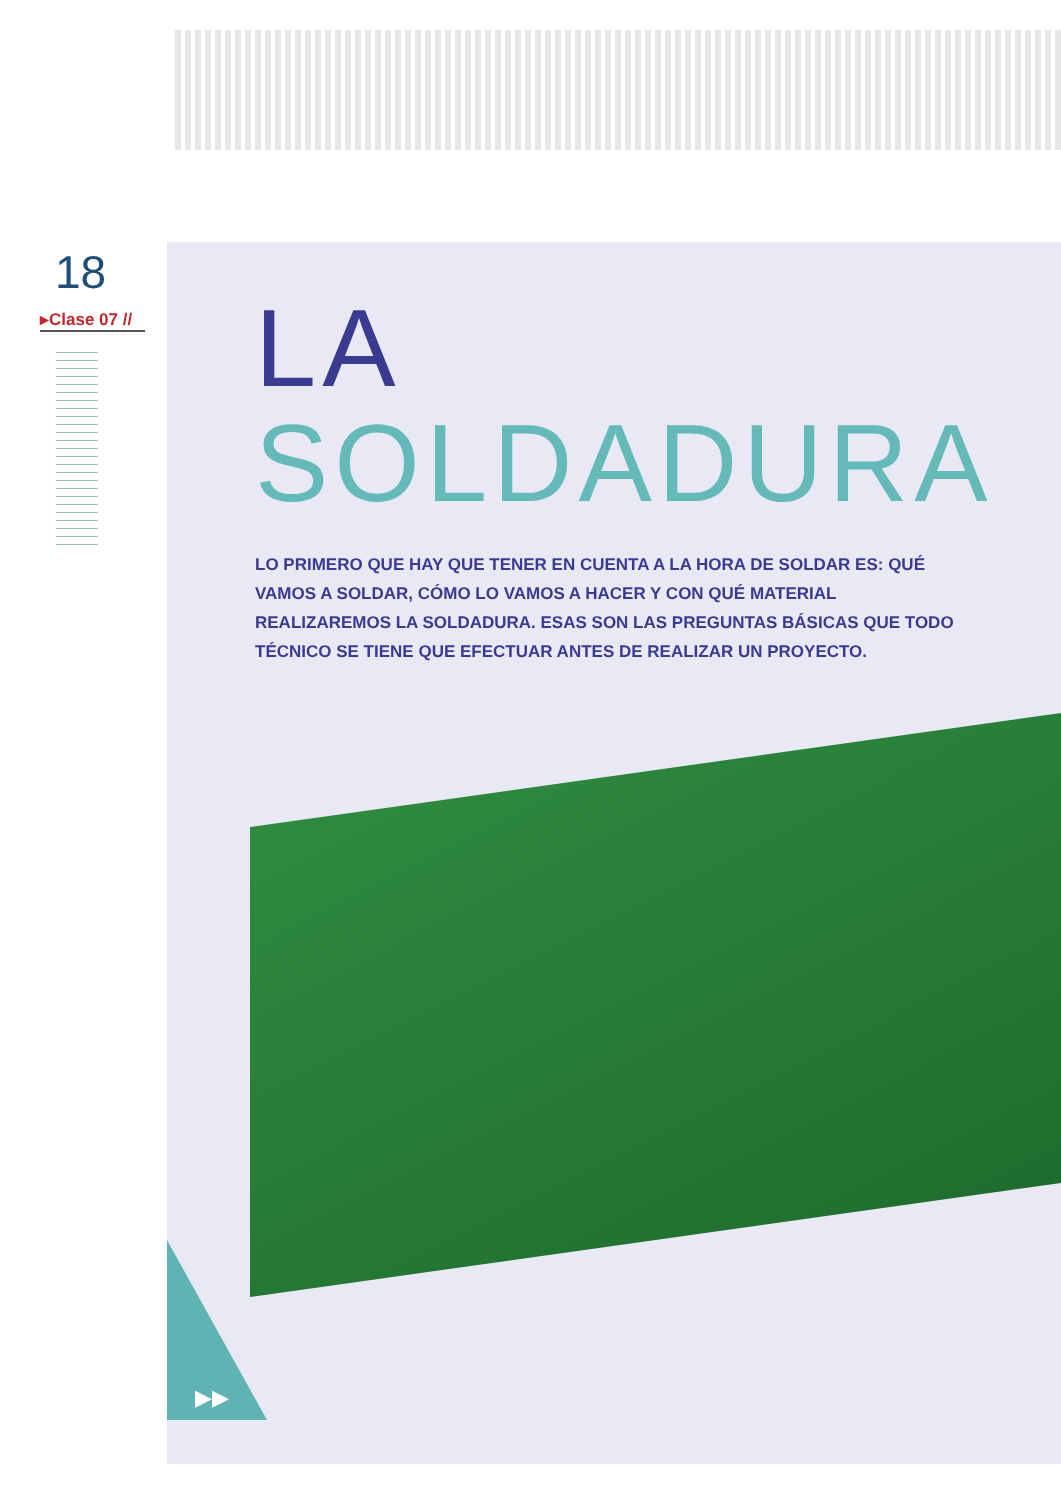18
▸Clase 07 //
LA
SOLDADURA
LO PRIMERO QUE HAY QUE TENER EN CUENTA A LA HORA DE SOLDAR ES: QUÉ VAMOS A SOLDAR, CÓMO LO VAMOS A HACER Y CON QUÉ MATERIAL REALIZAREMOS LA SOLDADURA. ESAS SON LAS PREGUNTAS BÁSICAS QUE TODO TÉCNICO SE TIENE QUE EFECTUAR ANTES DE REALIZAR UN PROYECTO.
▶▶